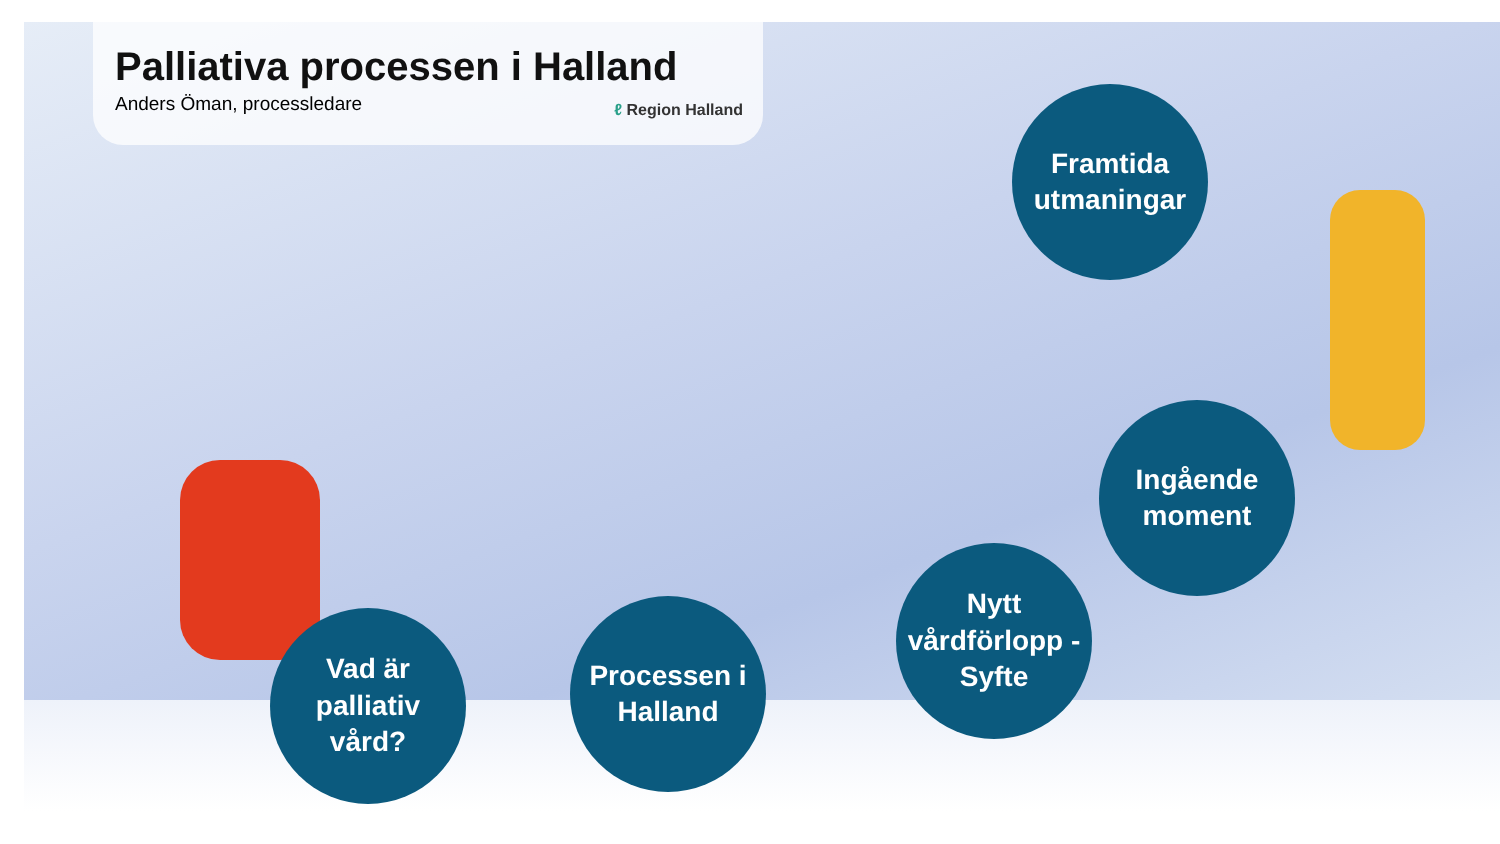Palliativa processen i Halland
Anders Öman, processledare ℓ Region Halland
Framtida
utmaningar
Ingående
moment
Nytt
vårdförlopp -
Syfte
Processen i
Halland
Vad är
palliativ
vård?